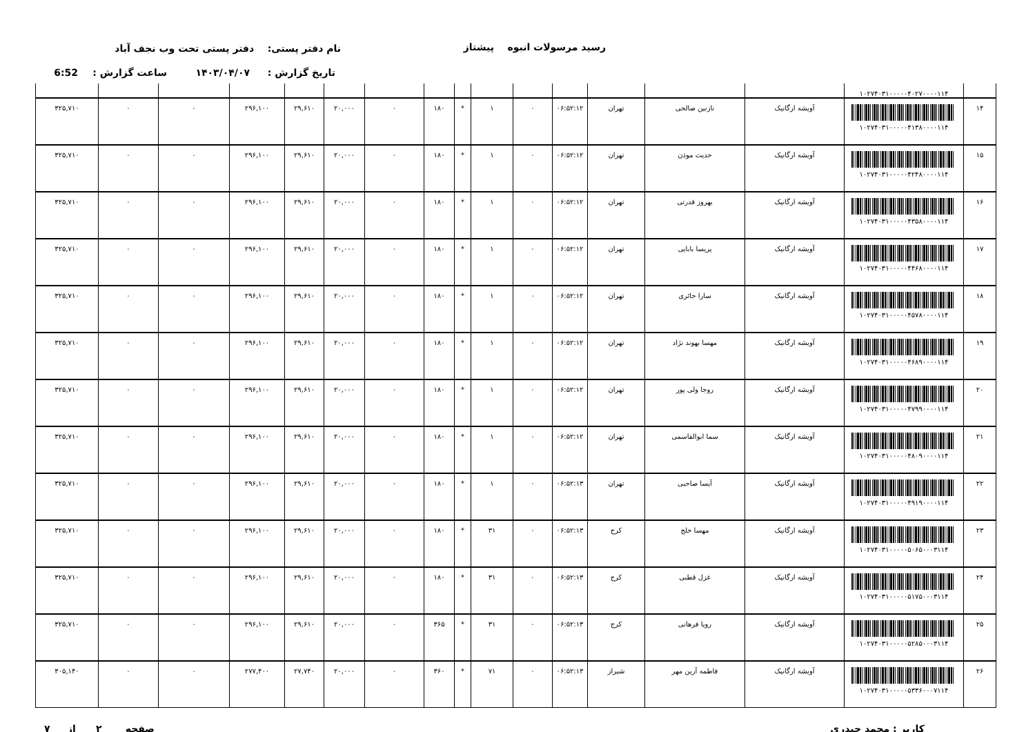رسید مرسولات انبوه پیشتاز نام دفتر پستی: دفتر پستی تحت وب نجف آباد
تاریخ گزارش : ۱۴۰۳/۰۴/۰۷ ساعت گزارش : 6:52
| | ۱۰۲۷۴۰۳۱۰۰۰۰۰۴۰۲۷۰۰۰۰۱۱۴ | | | | | | | | | | | | | | | |
| ۱۴ | ۱۰۲۷۴۰۳۱۰۰۰۰۰۴۱۳۸۰۰۰۰۱۱۴ | آویشه ارگانیک | نازنین صالحی | تهران | ۰۶:۵۲:۱۲ | ۰ | ۱ | * | ۱۸۰ | ۰ | ۲۰,۰۰۰ | ۲۹,۶۱۰ | ۲۹۶,۱۰۰ | ۰ | ۰ | ۳۲۵,۷۱۰ |
| ۱۵ | ۱۰۲۷۴۰۳۱۰۰۰۰۰۴۲۴۸۰۰۰۰۱۱۴ | آویشه ارگانیک | حدیث موذن | تهران | ۰۶:۵۲:۱۲ | ۰ | ۱ | * | ۱۸۰ | ۰ | ۲۰,۰۰۰ | ۲۹,۶۱۰ | ۲۹۶,۱۰۰ | ۰ | ۰ | ۳۲۵,۷۱۰ |
| ۱۶ | ۱۰۲۷۴۰۳۱۰۰۰۰۰۴۳۵۸۰۰۰۰۱۱۴ | آویشه ارگانیک | بهروز قدرتی | تهران | ۰۶:۵۲:۱۲ | ۰ | ۱ | * | ۱۸۰ | ۰ | ۲۰,۰۰۰ | ۲۹,۶۱۰ | ۲۹۶,۱۰۰ | ۰ | ۰ | ۳۲۵,۷۱۰ |
| ۱۷ | ۱۰۲۷۴۰۳۱۰۰۰۰۰۴۴۶۸۰۰۰۰۱۱۴ | آویشه ارگانیک | پریسا بابایی | تهران | ۰۶:۵۲:۱۲ | ۰ | ۱ | * | ۱۸۰ | ۰ | ۲۰,۰۰۰ | ۲۹,۶۱۰ | ۲۹۶,۱۰۰ | ۰ | ۰ | ۳۲۵,۷۱۰ |
| ۱۸ | ۱۰۲۷۴۰۳۱۰۰۰۰۰۴۵۷۸۰۰۰۰۱۱۴ | آویشه ارگانیک | سارا حائری | تهران | ۰۶:۵۲:۱۲ | ۰ | ۱ | * | ۱۸۰ | ۰ | ۲۰,۰۰۰ | ۲۹,۶۱۰ | ۲۹۶,۱۰۰ | ۰ | ۰ | ۳۲۵,۷۱۰ |
| ۱۹ | ۱۰۲۷۴۰۳۱۰۰۰۰۰۴۶۸۹۰۰۰۰۱۱۴ | آویشه ارگانیک | مهسا بهوند نژاد | تهران | ۰۶:۵۲:۱۲ | ۰ | ۱ | * | ۱۸۰ | ۰ | ۲۰,۰۰۰ | ۲۹,۶۱۰ | ۲۹۶,۱۰۰ | ۰ | ۰ | ۳۲۵,۷۱۰ |
| ۲۰ | ۱۰۲۷۴۰۳۱۰۰۰۰۰۴۷۹۹۰۰۰۰۱۱۴ | آویشه ارگانیک | روجا ولی پور | تهران | ۰۶:۵۲:۱۲ | ۰ | ۱ | * | ۱۸۰ | ۰ | ۲۰,۰۰۰ | ۲۹,۶۱۰ | ۲۹۶,۱۰۰ | ۰ | ۰ | ۳۲۵,۷۱۰ |
| ۲۱ | ۱۰۲۷۴۰۳۱۰۰۰۰۰۴۸۰۹۰۰۰۰۱۱۴ | آویشه ارگانیک | سما ابوالقاسمی | تهران | ۰۶:۵۲:۱۲ | ۰ | ۱ | * | ۱۸۰ | ۰ | ۲۰,۰۰۰ | ۲۹,۶۱۰ | ۲۹۶,۱۰۰ | ۰ | ۰ | ۳۲۵,۷۱۰ |
| ۲۲ | ۱۰۲۷۴۰۳۱۰۰۰۰۰۴۹۱۹۰۰۰۰۱۱۴ | آویشه ارگانیک | آیسا صاحبی | تهران | ۰۶:۵۲:۱۳ | ۰ | ۱ | * | ۱۸۰ | ۰ | ۲۰,۰۰۰ | ۲۹,۶۱۰ | ۲۹۶,۱۰۰ | ۰ | ۰ | ۳۲۵,۷۱۰ |
| ۲۳ | ۱۰۲۷۴۰۳۱۰۰۰۰۰۵۰۶۵۰۰۰۳۱۱۴ | آویشه ارگانیک | مهسا خلج | کرج | ۰۶:۵۲:۱۳ | ۰ | ۳۱ | * | ۱۸۰ | ۰ | ۲۰,۰۰۰ | ۲۹,۶۱۰ | ۲۹۶,۱۰۰ | ۰ | ۰ | ۳۲۵,۷۱۰ |
| ۲۴ | ۱۰۲۷۴۰۳۱۰۰۰۰۰۵۱۷۵۰۰۰۳۱۱۴ | آویشه ارگانیک | غزل قطبی | کرج | ۰۶:۵۲:۱۳ | ۰ | ۳۱ | * | ۱۸۰ | ۰ | ۲۰,۰۰۰ | ۲۹,۶۱۰ | ۲۹۶,۱۰۰ | ۰ | ۰ | ۳۲۵,۷۱۰ |
| ۲۵ | ۱۰۲۷۴۰۳۱۰۰۰۰۰۵۲۸۵۰۰۰۳۱۱۴ | آویشه ارگانیک | رویا فرهانی | کرج | ۰۶:۵۲:۱۳ | ۰ | ۳۱ | * | ۳۶۵ | ۰ | ۲۰,۰۰۰ | ۲۹,۶۱۰ | ۲۹۶,۱۰۰ | ۰ | ۰ | ۳۲۵,۷۱۰ |
| ۲۶ | ۱۰۲۷۴۰۳۱۰۰۰۰۰۵۳۳۶۰۰۰۷۱۱۴ | آویشه ارگانیک | فاطمه آرین مهر | شیراز | ۰۶:۵۲:۱۳ | ۰ | ۷۱ | * | ۳۶۰ | ۰ | ۲۰,۰۰۰ | ۲۷,۷۴۰ | ۲۷۷,۴۰۰ | ۰ | ۰ | ۳۰۵,۱۴۰ |
کاربر : محمد حیدری صفحه ۲ از ۷